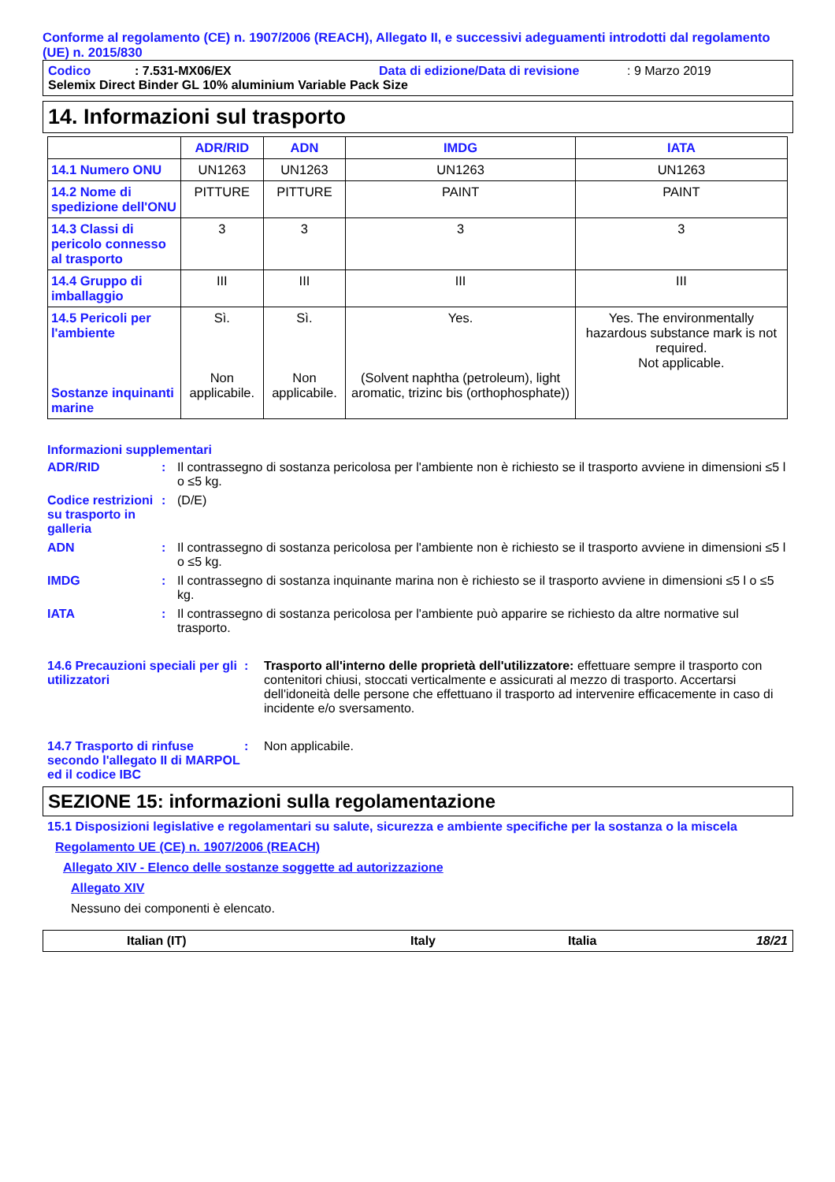Conforme al regolamento (CE) n. 1907/2006 (REACH), Allegato II, e successivi adeguamenti introdotti dal regolamento (UE) n. 2015/830
Codico: 7.531-MX06/EX Data di edizione/Data di revisione: 9 Marzo 2019
Selemix Direct Binder GL 10% aluminium Variable Pack Size
14. Informazioni sul trasporto
| | ADR/RID | ADN | IMDG | IATA |
| --- | --- | --- | --- | --- |
| 14.1 Numero ONU | UN1263 | UN1263 | UN1263 | UN1263 |
| 14.2 Nome di spedizione dell'ONU | PITTURE | PITTURE | PAINT | PAINT |
| 14.3 Classi di pericolo connesso al trasporto | 3 | 3 | 3 | 3 |
| 14.4 Gruppo di imballaggio | III | III | III | III |
| 14.5 Pericoli per l'ambiente Sostanze inquinanti marine | Sì. Non applicabile. | Sì. Non applicabile. | Yes. (Solvent naphtha (petroleum), light aromatic, trizinc bis (orthophosphate)) | Yes. The environmentally hazardous substance mark is not required. Not applicable. |
Informazioni supplementari
ADR/RID : Il contrassegno di sostanza pericolosa per l'ambiente non è richiesto se il trasporto avviene in dimensioni ≤5 l o ≤5 kg.
Codice restrizioni su trasporto in galleria
: (D/E)
ADN : Il contrassegno di sostanza pericolosa per l'ambiente non è richiesto se il trasporto avviene in dimensioni ≤5 l o ≤5 kg.
IMDG : Il contrassegno di sostanza inquinante marina non è richiesto se il trasporto avviene in dimensioni ≤5 l o ≤5 kg.
IATA : Il contrassegno di sostanza pericolosa per l'ambiente può apparire se richiesto da altre normative sul trasporto.
14.6 Precauzioni speciali per gli utilizzatori
: Trasporto all'interno delle proprietà dell'utilizzatore: effettuare sempre il trasporto con contenitori chiusi, stoccati verticalmente e assicurati al mezzo di trasporto. Accertarsi dell'idoneità delle persone che effettuano il trasporto ad intervenire efficacemente in caso di incidente e/o sversamento.
14.7 Trasporto di rinfuse secondo l'allegato II di MARPOL ed il codice IBC
: Non applicabile.
SEZIONE 15: informazioni sulla regolamentazione
15.1 Disposizioni legislative e regolamentari su salute, sicurezza e ambiente specifiche per la sostanza o la miscela
Regolamento UE (CE) n. 1907/2006 (REACH)
Allegato XIV - Elenco delle sostanze soggette ad autorizzazione
Allegato XIV
Nessuno dei componenti è elencato.
Italian (IT) Italy Italia 18/21